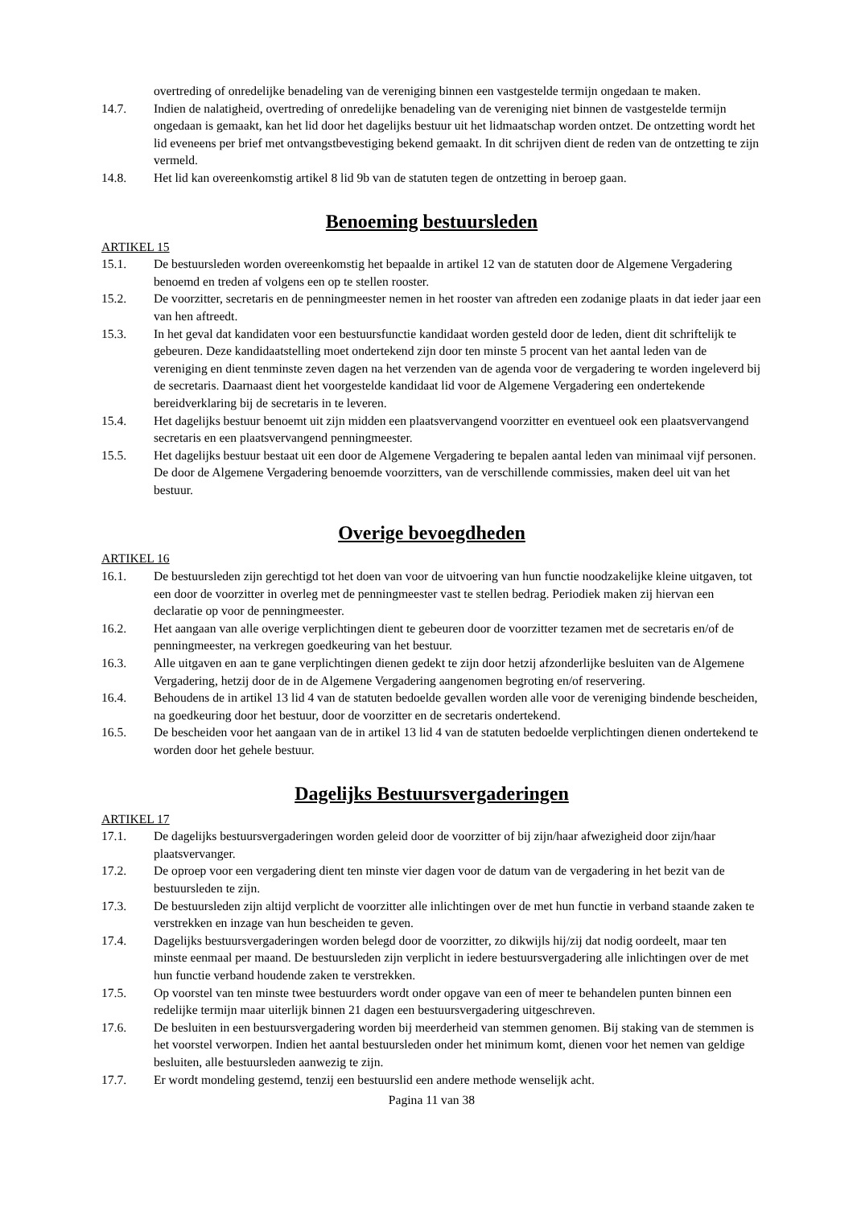overtreding of onredelijke benadeling van de vereniging binnen een vastgestelde termijn ongedaan te maken.
14.7. Indien de nalatigheid, overtreding of onredelijke benadeling van de vereniging niet binnen de vastgestelde termijn ongedaan is gemaakt, kan het lid door het dagelijks bestuur uit het lidmaatschap worden ontzet. De ontzetting wordt het lid eveneens per brief met ontvangstbevestiging bekend gemaakt. In dit schrijven dient de reden van de ontzetting te zijn vermeld.
14.8. Het lid kan overeenkomstig artikel 8 lid 9b van de statuten tegen de ontzetting in beroep gaan.
Benoeming bestuursleden
ARTIKEL 15
15.1. De bestuursleden worden overeenkomstig het bepaalde in artikel 12 van de statuten door de Algemene Vergadering benoemd en treden af volgens een op te stellen rooster.
15.2. De voorzitter, secretaris en de penningmeester nemen in het rooster van aftreden een zodanige plaats in dat ieder jaar een van hen aftreedt.
15.3. In het geval dat kandidaten voor een bestuursfunctie kandidaat worden gesteld door de leden, dient dit schriftelijk te gebeuren. Deze kandidaatstelling moet ondertekend zijn door ten minste 5 procent van het aantal leden van de vereniging en dient tenminste zeven dagen na het verzenden van de agenda voor de vergadering te worden ingeleverd bij de secretaris. Daarnaast dient het voorgestelde kandidaat lid voor de Algemene Vergadering een ondertekende bereidverklaring bij de secretaris in te leveren.
15.4. Het dagelijks bestuur benoemt uit zijn midden een plaatsvervangend voorzitter en eventueel ook een plaatsvervangend secretaris en een plaatsvervangend penningmeester.
15.5. Het dagelijks bestuur bestaat uit een door de Algemene Vergadering te bepalen aantal leden van minimaal vijf personen. De door de Algemene Vergadering benoemde voorzitters, van de verschillende commissies, maken deel uit van het bestuur.
Overige bevoegdheden
ARTIKEL 16
16.1. De bestuursleden zijn gerechtigd tot het doen van voor de uitvoering van hun functie noodzakelijke kleine uitgaven, tot een door de voorzitter in overleg met de penningmeester vast te stellen bedrag. Periodiek maken zij hiervan een declaratie op voor de penningmeester.
16.2. Het aangaan van alle overige verplichtingen dient te gebeuren door de voorzitter tezamen met de secretaris en/of de penningmeester, na verkregen goedkeuring van het bestuur.
16.3. Alle uitgaven en aan te gane verplichtingen dienen gedekt te zijn door hetzij afzonderlijke besluiten van de Algemene Vergadering, hetzij door de in de Algemene Vergadering aangenomen begroting en/of reservering.
16.4. Behoudens de in artikel 13 lid 4 van de statuten bedoelde gevallen worden alle voor de vereniging bindende bescheiden, na goedkeuring door het bestuur, door de voorzitter en de secretaris ondertekend.
16.5. De bescheiden voor het aangaan van de in artikel 13 lid 4 van de statuten bedoelde verplichtingen dienen ondertekend te worden door het gehele bestuur.
Dagelijks Bestuursvergaderingen
ARTIKEL 17
17.1. De dagelijks bestuursvergaderingen worden geleid door de voorzitter of bij zijn/haar afwezigheid door zijn/haar plaatsvervanger.
17.2. De oproep voor een vergadering dient ten minste vier dagen voor de datum van de vergadering in het bezit van de bestuursleden te zijn.
17.3. De bestuursleden zijn altijd verplicht de voorzitter alle inlichtingen over de met hun functie in verband staande zaken te verstrekken en inzage van hun bescheiden te geven.
17.4. Dagelijks bestuursvergaderingen worden belegd door de voorzitter, zo dikwijls hij/zij dat nodig oordeelt, maar ten minste eenmaal per maand. De bestuursleden zijn verplicht in iedere bestuursvergadering alle inlichtingen over de met hun functie verband houdende zaken te verstrekken.
17.5. Op voorstel van ten minste twee bestuurders wordt onder opgave van een of meer te behandelen punten binnen een redelijke termijn maar uiterlijk binnen 21 dagen een bestuursvergadering uitgeschreven.
17.6. De besluiten in een bestuursvergadering worden bij meerderheid van stemmen genomen. Bij staking van de stemmen is het voorstel verworpen. Indien het aantal bestuursleden onder het minimum komt, dienen voor het nemen van geldige besluiten, alle bestuursleden aanwezig te zijn.
17.7. Er wordt mondeling gestemd, tenzij een bestuurslid een andere methode wenselijk acht.
Pagina 11 van 38